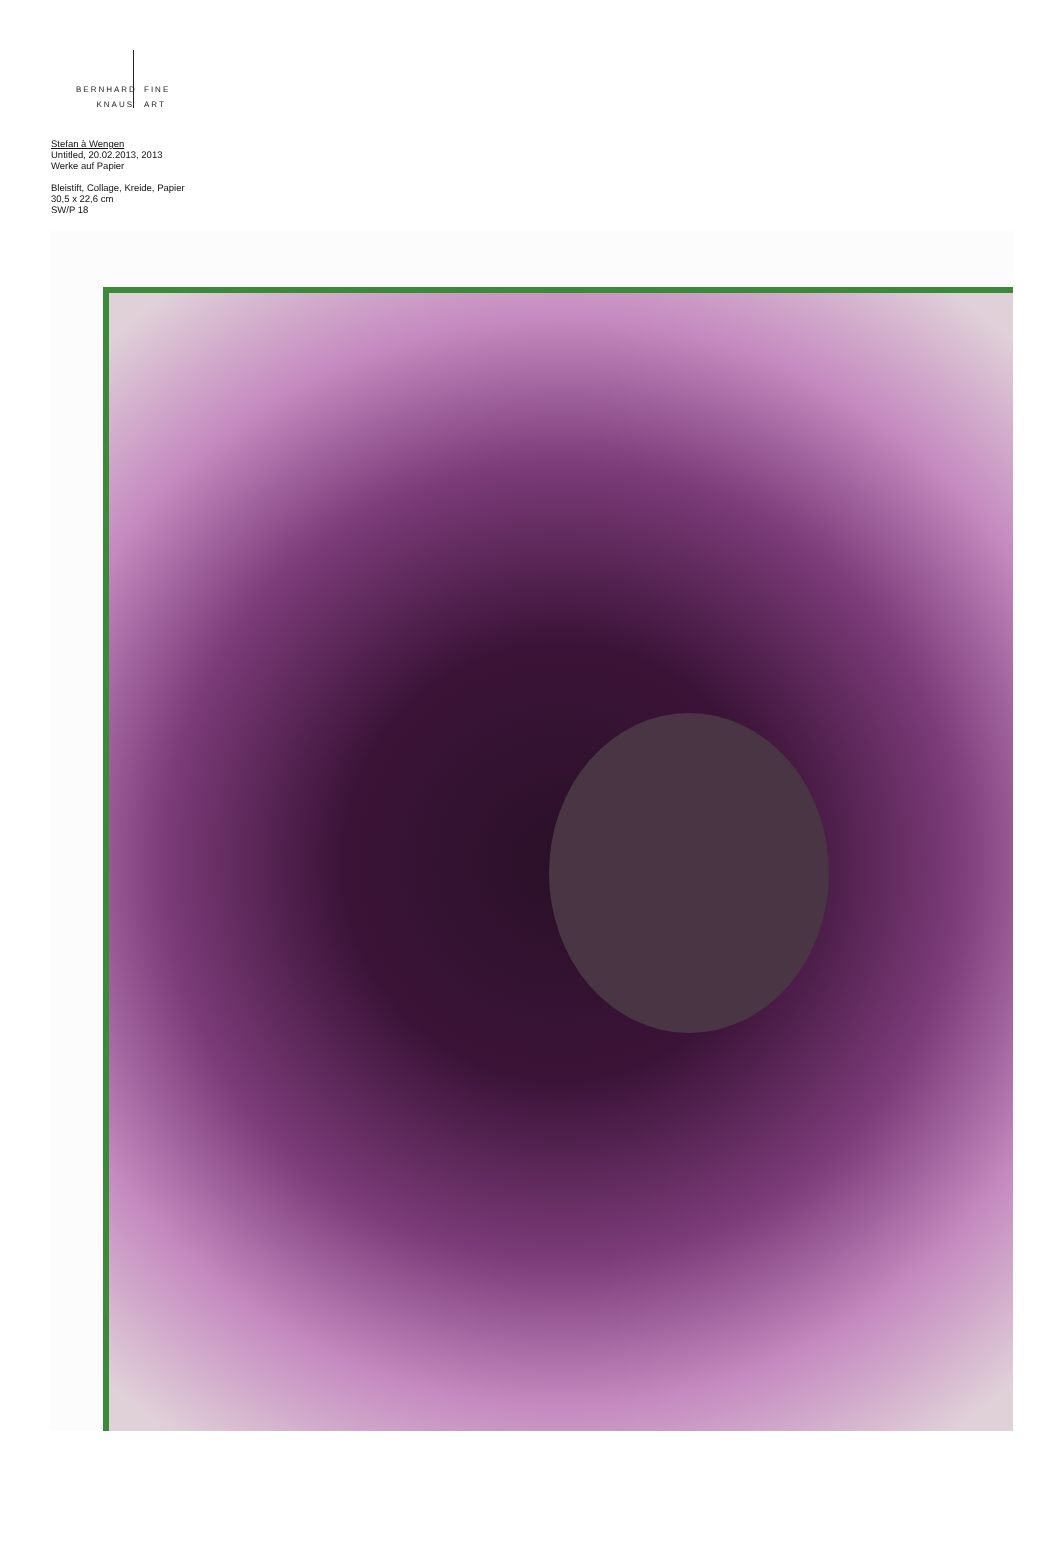BERNHARD FINE
KNAUS ART
Stefan à Wengen
Untitled, 20.02.2013, 2013
Werke auf Papier
Bleistift, Collage, Kreide, Papier
30,5 x 22,6 cm
SW/P 18